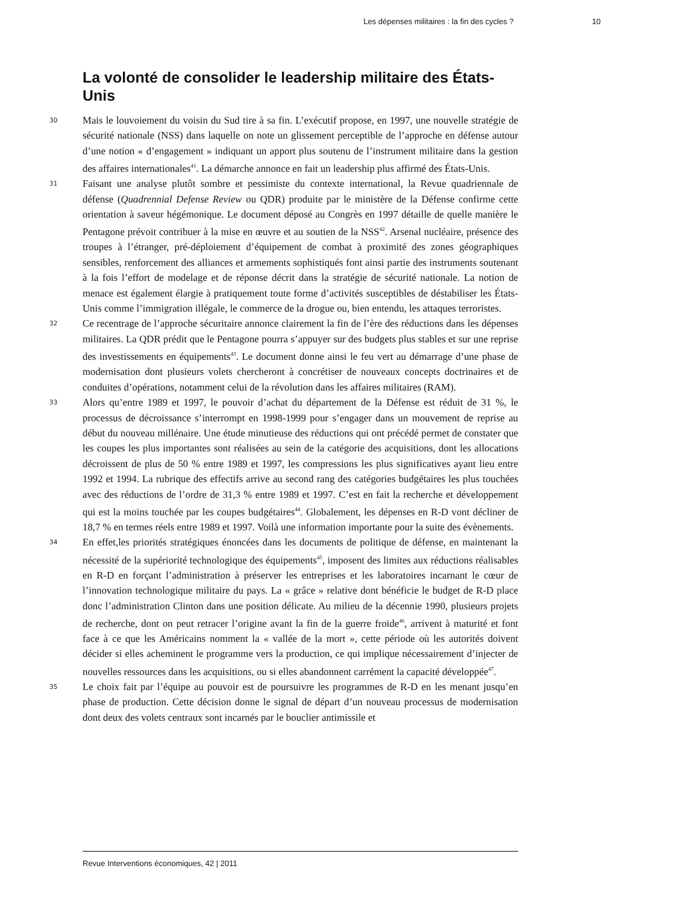Les dépenses militaires : la fin des cycles ? 10
La volonté de consolider le leadership militaire des États-Unis
30
Mais le louvoiement du voisin du Sud tire à sa fin. L’exécutif propose, en 1997, une nouvelle stratégie de sécurité nationale (NSS) dans laquelle on note un glissement perceptible de l’approche en défense autour d’une notion « d’engagement » indiquant un apport plus soutenu de l’instrument militaire dans la gestion des affaires internationales<sup>41</sup>. La démarche annonce en fait un leadership plus affirmé des États-Unis.
31
Faisant une analyse plutôt sombre et pessimiste du contexte international, la Revue quadriennale de défense (Quadrennial Defense Review ou QDR) produite par le ministère de la Défense confirme cette orientation à saveur hégémonique. Le document déposé au Congrès en 1997 détaille de quelle manière le Pentagone prévoit contribuer à la mise en œuvre et au soutien de la NSS<sup>42</sup>. Arsenal nucléaire, présence des troupes à l’étranger, pré-déploiement d’équipement de combat à proximité des zones géographiques sensibles, renforcement des alliances et armements sophistiqués font ainsi partie des instruments soutenant à la fois l’effort de modelage et de réponse décrit dans la stratégie de sécurité nationale. La notion de menace est également élargie à pratiquement toute forme d’activités susceptibles de déstabiliser les États-Unis comme l’immigration illégale, le commerce de la drogue ou, bien entendu, les attaques terroristes.
32
Ce recentrage de l’approche sécuritaire annonce clairement la fin de l’ère des réductions dans les dépenses militaires. La QDR prédit que le Pentagone pourra s’appuyer sur des budgets plus stables et sur une reprise des investissements en équipements<sup>43</sup>. Le document donne ainsi le feu vert au démarrage d’une phase de modernisation dont plusieurs volets chercheront à concrétiser de nouveaux concepts doctrinaires et de conduites d’opérations, notamment celui de la révolution dans les affaires militaires (RAM).
33
Alors qu’entre 1989 et 1997, le pouvoir d’achat du département de la Défense est réduit de 31 %, le processus de décroissance s’interrompt en 1998-1999 pour s’engager dans un mouvement de reprise au début du nouveau millénaire. Une étude minutieuse des réductions qui ont précédé permet de constater que les coupes les plus importantes sont réalisées au sein de la catégorie des acquisitions, dont les allocations décroissent de plus de 50 % entre 1989 et 1997, les compressions les plus significatives ayant lieu entre 1992 et 1994. La rubrique des effectifs arrive au second rang des catégories budgétaires les plus touchées avec des réductions de l’ordre de 31,3 % entre 1989 et 1997. C’est en fait la recherche et développement qui est la moins touchée par les coupes budgétaires<sup>44</sup>. Globalement, les dépenses en R-D vont décliner de 18,7 % en termes réels entre 1989 et 1997. Voilà une information importante pour la suite des évènements.
34
En effet,les priorités stratégiques énoncées dans les documents de politique de défense, en maintenant la nécessité de la supériorité technologique des équipements<sup>45</sup>, imposent des limites aux réductions réalisables en R-D en forçant l’administration à préserver les entreprises et les laboratoires incarnant le cœur de l’innovation technologique militaire du pays. La « grâce » relative dont bénéficie le budget de R-D place donc l’administration Clinton dans une position délicate. Au milieu de la décennie 1990, plusieurs projets de recherche, dont on peut retracer l’origine avant la fin de la guerre froide<sup>46</sup>, arrivent à maturité et font face à ce que les Américains nomment la « vallée de la mort », cette période où les autorités doivent décider si elles acheminent le programme vers la production, ce qui implique nécessairement d’injecter de nouvelles ressources dans les acquisitions, ou si elles abandonnent carrément la capacité développée<sup>47</sup>.
35
Le choix fait par l’équipe au pouvoir est de poursuivre les programmes de R-D en les menant jusqu’en phase de production. Cette décision donne le signal de départ d’un nouveau processus de modernisation dont deux des volets centraux sont incarnés par le bouclier antimissile et
Revue Interventions économiques, 42 | 2011